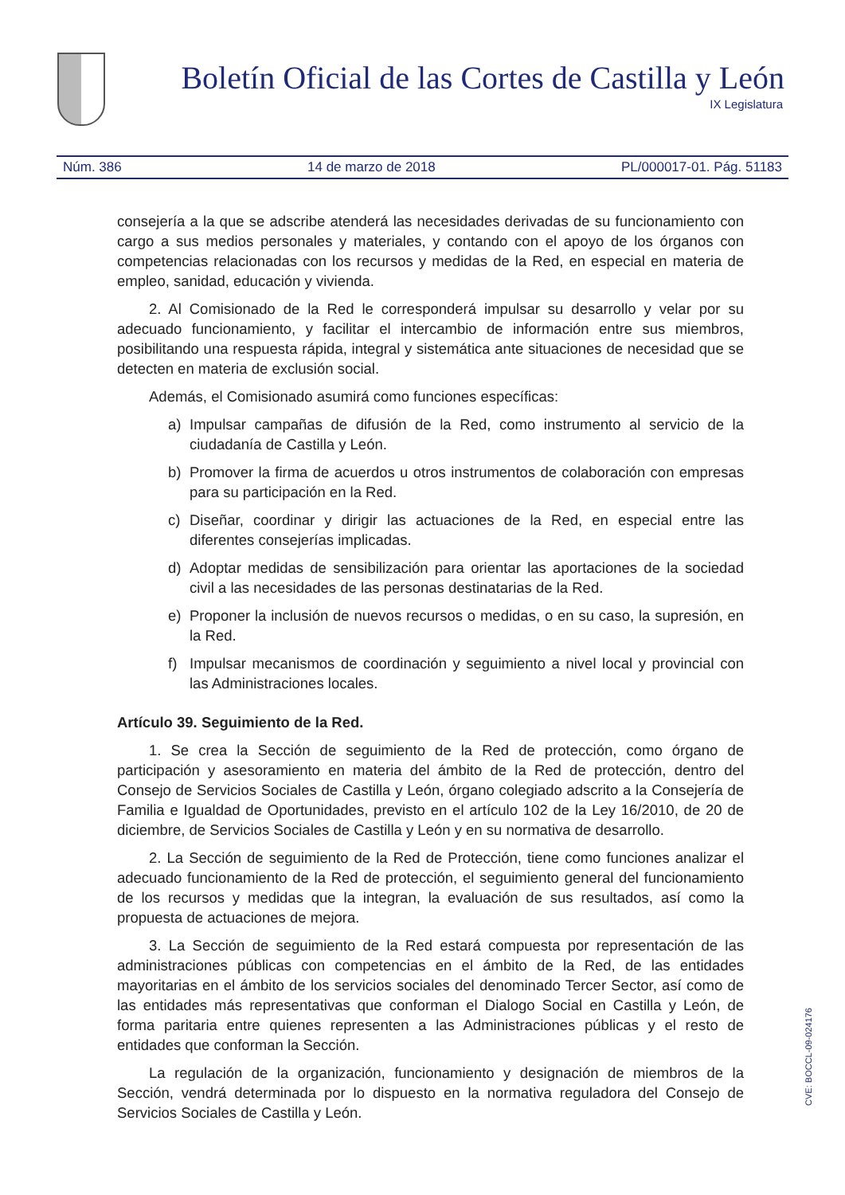Boletín Oficial de las Cortes de Castilla y León
IX Legislatura
Núm. 386 14 de marzo de 2018 PL/000017-01. Pág. 51183
consejería a la que se adscribe atenderá las necesidades derivadas de su funcionamiento con cargo a sus medios personales y materiales, y contando con el apoyo de los órganos con competencias relacionadas con los recursos y medidas de la Red, en especial en materia de empleo, sanidad, educación y vivienda.
2. Al Comisionado de la Red le corresponderá impulsar su desarrollo y velar por su adecuado funcionamiento, y facilitar el intercambio de información entre sus miembros, posibilitando una respuesta rápida, integral y sistemática ante situaciones de necesidad que se detecten en materia de exclusión social.
Además, el Comisionado asumirá como funciones específicas:
a) Impulsar campañas de difusión de la Red, como instrumento al servicio de la ciudadanía de Castilla y León.
b) Promover la firma de acuerdos u otros instrumentos de colaboración con empresas para su participación en la Red.
c) Diseñar, coordinar y dirigir las actuaciones de la Red, en especial entre las diferentes consejerías implicadas.
d) Adoptar medidas de sensibilización para orientar las aportaciones de la sociedad civil a las necesidades de las personas destinatarias de la Red.
e) Proponer la inclusión de nuevos recursos o medidas, o en su caso, la supresión, en la Red.
f) Impulsar mecanismos de coordinación y seguimiento a nivel local y provincial con las Administraciones locales.
Artículo 39. Seguimiento de la Red.
1. Se crea la Sección de seguimiento de la Red de protección, como órgano de participación y asesoramiento en materia del ámbito de la Red de protección, dentro del Consejo de Servicios Sociales de Castilla y León, órgano colegiado adscrito a la Consejería de Familia e Igualdad de Oportunidades, previsto en el artículo 102 de la Ley 16/2010, de 20 de diciembre, de Servicios Sociales de Castilla y León y en su normativa de desarrollo.
2. La Sección de seguimiento de la Red de Protección, tiene como funciones analizar el adecuado funcionamiento de la Red de protección, el seguimiento general del funcionamiento de los recursos y medidas que la integran, la evaluación de sus resultados, así como la propuesta de actuaciones de mejora.
3. La Sección de seguimiento de la Red estará compuesta por representación de las administraciones públicas con competencias en el ámbito de la Red, de las entidades mayoritarias en el ámbito de los servicios sociales del denominado Tercer Sector, así como de las entidades más representativas que conforman el Dialogo Social en Castilla y León, de forma paritaria entre quienes representen a las Administraciones públicas y el resto de entidades que conforman la Sección.
La regulación de la organización, funcionamiento y designación de miembros de la Sección, vendrá determinada por lo dispuesto en la normativa reguladora del Consejo de Servicios Sociales de Castilla y León.
CVE: BOCCL-09-024176